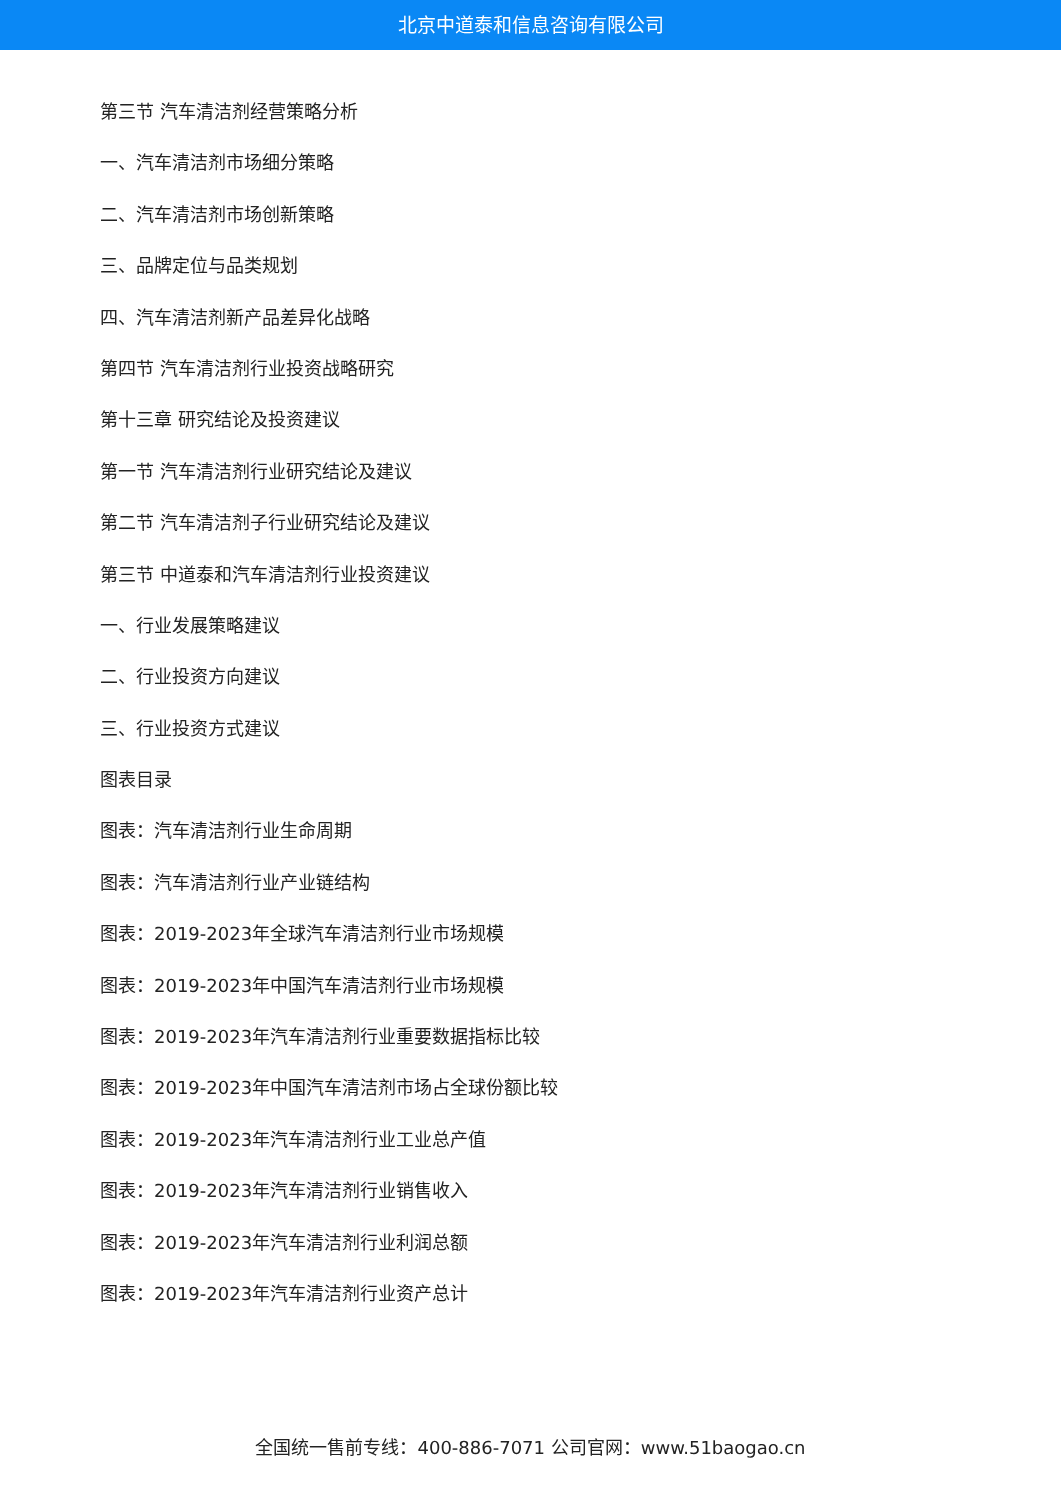北京中道泰和信息咨询有限公司
第三节 汽车清洁剂经营策略分析
一、汽车清洁剂市场细分策略
二、汽车清洁剂市场创新策略
三、品牌定位与品类规划
四、汽车清洁剂新产品差异化战略
第四节 汽车清洁剂行业投资战略研究
第十三章 研究结论及投资建议
第一节 汽车清洁剂行业研究结论及建议
第二节 汽车清洁剂子行业研究结论及建议
第三节 中道泰和汽车清洁剂行业投资建议
一、行业发展策略建议
二、行业投资方向建议
三、行业投资方式建议
图表目录
图表：汽车清洁剂行业生命周期
图表：汽车清洁剂行业产业链结构
图表：2019-2023年全球汽车清洁剂行业市场规模
图表：2019-2023年中国汽车清洁剂行业市场规模
图表：2019-2023年汽车清洁剂行业重要数据指标比较
图表：2019-2023年中国汽车清洁剂市场占全球份额比较
图表：2019-2023年汽车清洁剂行业工业总产值
图表：2019-2023年汽车清洁剂行业销售收入
图表：2019-2023年汽车清洁剂行业利润总额
图表：2019-2023年汽车清洁剂行业资产总计
全国统一售前专线：400-886-7071 公司官网：www.51baogao.cn